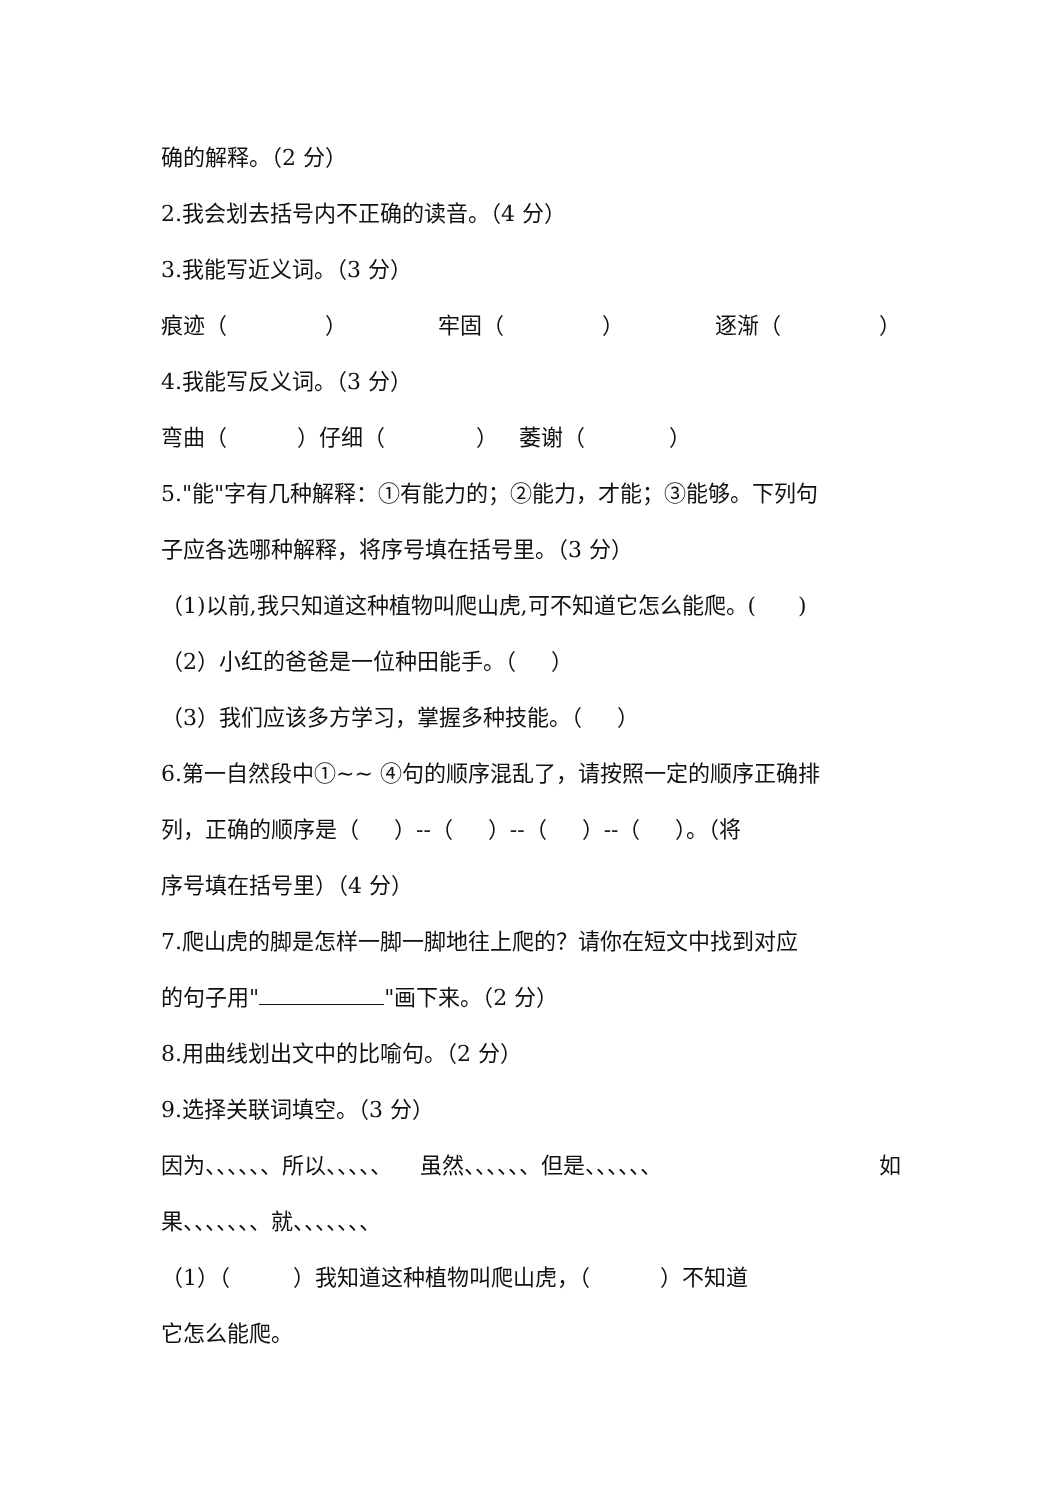确的解释。（2 分）
2.我会划去括号内不正确的读音。（4 分）
3.我能写近义词。（3 分）
痕迹（ ） 牢固（ ） 逐渐（ ）
4.我能写反义词。（3 分）
弯曲（ ）仔细（ ） 萎谢（ ）
5."能"字有几种解释：①有能力的；②能力，才能；③能够。下列句
子应各选哪种解释，将序号填在括号里。（3 分）
（1)以前,我只知道这种植物叫爬山虎,可不知道它怎么能爬。( )
（2）小红的爸爸是一位种田能手。（ ）
（3）我们应该多方学习，掌握多种技能。（ ）
6.第一自然段中①~~ ④句的顺序混乱了，请按照一定的顺序正确排
列，正确的顺序是（ ）--（ ）--（ ）--（ ）。（将
序号填在括号里）（4 分）
7.爬山虎的脚是怎样一脚一脚地往上爬的？请你在短文中找到对应
的句子用" "画下来。（2 分）
8.用曲线划出文中的比喻句。（2 分）
9.选择关联词填空。（3 分）
因为、、、、、、所以、、、、、 虽然、、、、、、但是、、、、、、 如
果、、、、、、、就、、、、、、、
（1）（ ）我知道这种植物叫爬山虎，（ ）不知道
它怎么能爬。